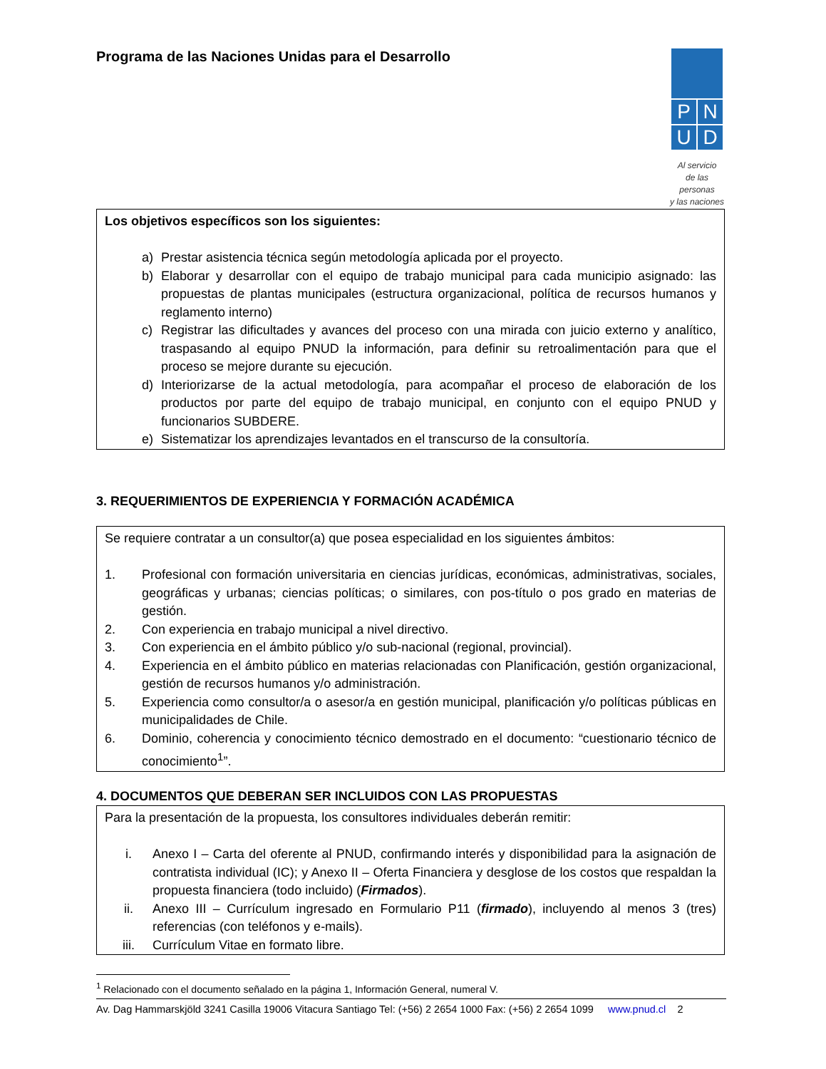Programa de las Naciones Unidas para el Desarrollo
PNUD
Al servicio
de las personas
y las naciones
Los objetivos específicos son los siguientes:
a) Prestar asistencia técnica según metodología aplicada por el proyecto.
b) Elaborar y desarrollar con el equipo de trabajo municipal para cada municipio asignado: las propuestas de plantas municipales (estructura organizacional, política de recursos humanos y reglamento interno)
c) Registrar las dificultades y avances del proceso con una mirada con juicio externo y analítico, traspasando al equipo PNUD la información, para definir su retroalimentación para que el proceso se mejore durante su ejecución.
d) Interiorizarse de la actual metodología, para acompañar el proceso de elaboración de los productos por parte del equipo de trabajo municipal, en conjunto con el equipo PNUD y funcionarios SUBDERE.
e) Sistematizar los aprendizajes levantados en el transcurso de la consultoría.
3. REQUERIMIENTOS DE EXPERIENCIA Y FORMACIÓN ACADÉMICA
Se requiere contratar a un consultor(a) que posea especialidad en los siguientes ámbitos:
1. Profesional con formación universitaria en ciencias jurídicas, económicas, administrativas, sociales, geográficas y urbanas; ciencias políticas; o similares, con pos-título o pos grado en materias de gestión.
2. Con experiencia en trabajo municipal a nivel directivo.
3. Con experiencia en el ámbito público y/o sub-nacional (regional, provincial).
4. Experiencia en el ámbito público en materias relacionadas con Planificación, gestión organizacional, gestión de recursos humanos y/o administración.
5. Experiencia como consultor/a o asesor/a en gestión municipal, planificación y/o políticas públicas en municipalidades de Chile.
6. Dominio, coherencia y conocimiento técnico demostrado en el documento: “cuestionario técnico de conocimiento<sup>1</sup>”.
4. DOCUMENTOS QUE DEBERAN SER INCLUIDOS CON LAS PROPUESTAS
Para la presentación de la propuesta, los consultores individuales deberán remitir:
i. Anexo I – Carta del oferente al PNUD, confirmando interés y disponibilidad para la asignación de contratista individual (IC); y Anexo II – Oferta Financiera y desglose de los costos que respaldan la propuesta financiera (todo incluido) (Firmados).
ii. Anexo III – Currículum ingresado en Formulario P11 (firmado), incluyendo al menos 3 (tres) referencias (con teléfonos y e-mails).
iii. Currículum Vitae en formato libre.
<sup>1</sup> Relacionado con el documento señalado en la página 1, Información General, numeral V.
Av. Dag Hammarskjöld 3241 Casilla 19006 Vitacura Santiago Tel: (+56) 2 2654 1000 Fax: (+56) 2 2654 1099 www.pnud.cl 2